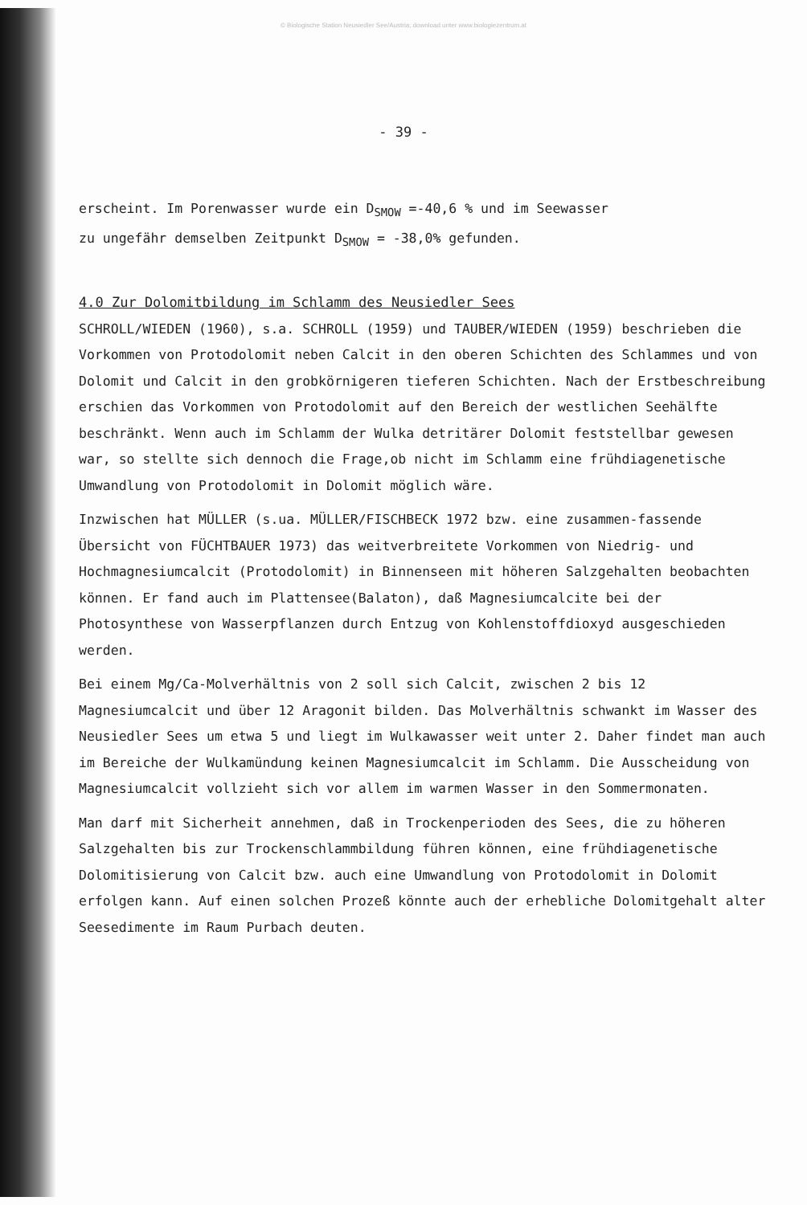© Biologische Station Neusiedler See/Austria; download unter www.biologiezentrum.at
- 39 -
erscheint. Im Porenwasser wurde ein D<sub>SMOW</sub> =-40,6 % und im Seewasser
zu ungefähr demselben Zeitpunkt D<sub>SMOW</sub> = -38,0% gefunden.
4.0 Zur Dolomitbildung im Schlamm des Neusiedler Sees
SCHROLL/WIEDEN (1960), s.a. SCHROLL (1959) und TAUBER/WIEDEN (1959) beschrieben die Vorkommen von Protodolomit neben Calcit in den oberen Schichten des Schlammes und von Dolomit und Calcit in den grobkörnigeren tieferen Schichten. Nach der Erstbeschreibung erschien das Vorkommen von Protodolomit auf den Bereich der westlichen Seehälfte beschränkt. Wenn auch im Schlamm der Wulka detritärer Dolomit feststellbar gewesen war, so stellte sich dennoch die Frage,ob nicht im Schlamm eine frühdiagenetische Umwandlung von Protodolomit in Dolomit möglich wäre.
Inzwischen hat MÜLLER (s.ua. MÜLLER/FISCHBECK 1972 bzw. eine zusammen-fassende Übersicht von FÜCHTBAUER 1973) das weitverbreitete Vorkommen von Niedrig- und Hochmagnesiumcalcit (Protodolomit) in Binnenseen mit höheren Salzgehalten beobachten können. Er fand auch im Plattensee(Balaton), daß Magnesiumcalcite bei der Photosynthese von Wasserpflanzen durch Entzug von Kohlenstoffdioxyd ausgeschieden werden.
Bei einem Mg/Ca-Molverhältnis von 2 soll sich Calcit, zwischen 2 bis 12 Magnesiumcalcit und über 12 Aragonit bilden. Das Molverhältnis schwankt im Wasser des Neusiedler Sees um etwa 5 und liegt im Wulkawasser weit unter 2. Daher findet man auch im Bereiche der Wulkamündung keinen Magnesiumcalcit im Schlamm. Die Ausscheidung von Magnesiumcalcit vollzieht sich vor allem im warmen Wasser in den Sommermonaten.
Man darf mit Sicherheit annehmen, daß in Trockenperioden des Sees, die zu höheren Salzgehalten bis zur Trockenschlammbildung führen können, eine frühdiagenetische Dolomitisierung von Calcit bzw. auch eine Umwandlung von Protodolomit in Dolomit erfolgen kann. Auf einen solchen Prozeß könnte auch der erhebliche Dolomitgehalt alter Seesedimente im Raum Purbach deuten.